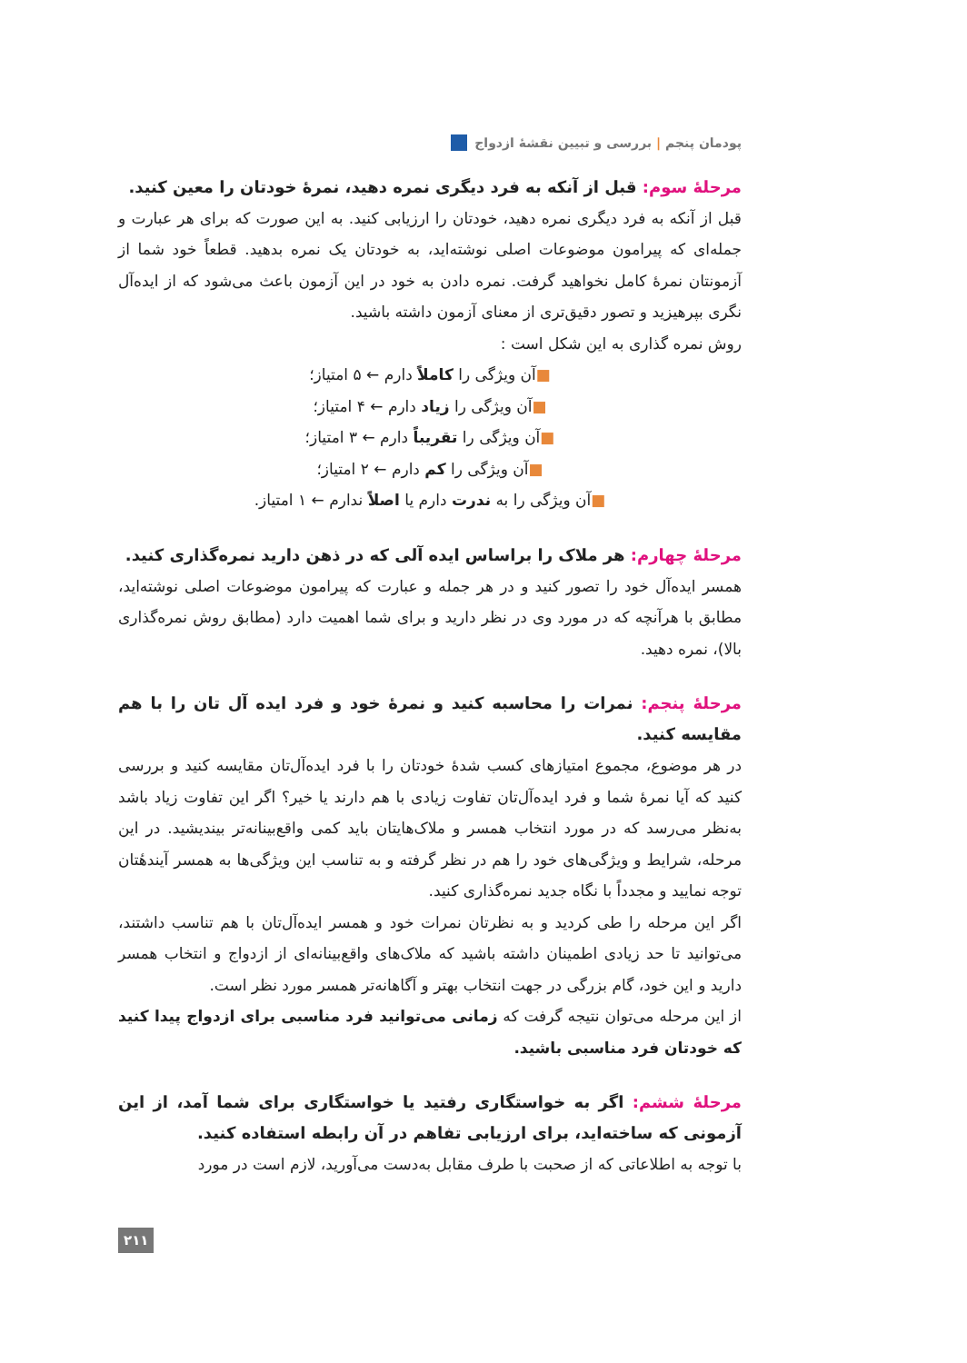پودمان پنجم | بررسی و تبیین نقشهٔ ازدواج
مرحلهٔ سوم: قبل از آنکه به فرد دیگری نمره دهید، نمرهٔ خودتان را معین کنید.
قبل از آنکه به فرد دیگری نمره دهید، خودتان را ارزیابی کنید. به این صورت که برای هر عبارت و جمله‌ای که پیرامون موضوعات اصلی نوشته‌اید، به خودتان یک نمره بدهید. قطعاً خود شما از آزمونتان نمرهٔ کامل نخواهید گرفت. نمره دادن به خود در این آزمون باعث می‌شود که از ایده‌آل نگری بپرهیزید و تصور دقیق‌تری از معنای آزمون داشته باشید.
روش نمره گذاری به این شکل است :
■آن ویژگی را کاملاً دارم ← ۵ امتیاز؛
■آن ویژگی را زیاد دارم ← ۴ امتیاز؛
■آن ویژگی را تقریباً دارم ← ۳ امتیاز؛
■آن ویژگی را کم دارم ← ۲ امتیاز؛
■آن ویژگی را به ندرت دارم یا اصلاً ندارم ← ۱ امتیاز.
مرحلهٔ چهارم: هر ملاک را براساس ایده آلی که در ذهن دارید نمره‌گذاری کنید.
همسر ایده‌آل خود را تصور کنید و در هر جمله و عبارت که پیرامون موضوعات اصلی نوشته‌اید، مطابق با هرآنچه که در مورد وی در نظر دارید و برای شما اهمیت دارد (مطابق روش نمره‌گذاری بالا)، نمره دهید.
مرحلهٔ پنجم: نمرات را محاسبه کنید و نمرهٔ خود و فرد ایده آل تان را با هم مقایسه کنید.
در هر موضوع، مجموع امتیازهای کسب شدهٔ خودتان را با فرد ایده‌آل‌تان مقایسه کنید و بررسی کنید که آیا نمرهٔ شما و فرد ایده‌آل‌تان تفاوت زیادی با هم دارند یا خیر؟ اگر این تفاوت زیاد باشد به‌نظر می‌رسد که در مورد انتخاب همسر و ملاک‌هایتان باید کمی واقع‌بینانه‌تر بیندیشید. در این مرحله، شرایط و ویژگی‌های خود را هم در نظر گرفته و به تناسب این ویژگی‌ها به همسر آیندهٔتان توجه نمایید و مجدداً با نگاه جدید نمره‌گذاری کنید.
اگر این مرحله را طی کردید و به نظرتان نمرات خود و همسر ایده‌آل‌تان با هم تناسب داشتند، می‌توانید تا حد زیادی اطمینان داشته باشید که ملاک‌های واقع‌بینانه‌ای از ازدواج و انتخاب همسر دارید و این خود، گام بزرگی در جهت انتخاب بهتر و آگاهانه‌تر همسر مورد نظر است.
از این مرحله می‌توان نتیجه گرفت که زمانی می‌توانید فرد مناسبی برای ازدواج پیدا کنید که خودتان فرد مناسبی باشید.
مرحلهٔ ششم: اگر به خواستگاری رفتید یا خواستگاری برای شما آمد، از این آزمونی که ساخته‌اید، برای ارزیابی تفاهم در آن رابطه استفاده کنید.
با توجه به اطلاعاتی که از صحبت با طرف مقابل به‌دست می‌آورید، لازم است در مورد
۲۱۱